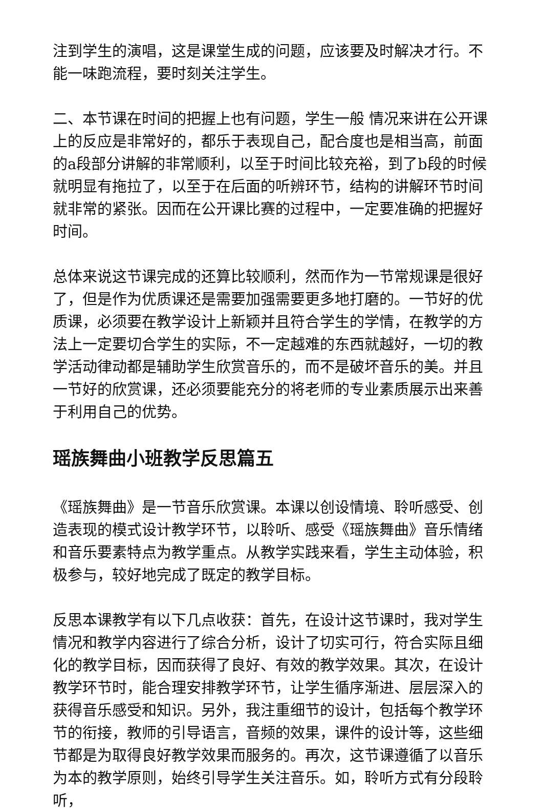注到学生的演唱，这是课堂生成的问题，应该要及时解决才行。不能一味跑流程，要时刻关注学生。
二、本节课在时间的把握上也有问题，学生一般 情况来讲在公开课上的反应是非常好的，都乐于表现自己，配合度也是相当高，前面的a段部分讲解的非常顺利，以至于时间比较充裕，到了b段的时候就明显有拖拉了，以至于在后面的听辨环节，结构的讲解环节时间就非常的紧张。因而在公开课比赛的过程中，一定要准确的把握好时间。
总体来说这节课完成的还算比较顺利，然而作为一节常规课是很好了，但是作为优质课还是需要加强需要更多地打磨的。一节好的优质课，必须要在教学设计上新颖并且符合学生的学情，在教学的方法上一定要切合学生的实际，不一定越难的东西就越好，一切的教学活动律动都是辅助学生欣赏音乐的，而不是破坏音乐的美。并且一节好的欣赏课，还必须要能充分的将老师的专业素质展示出来善于利用自己的优势。
瑶族舞曲小班教学反思篇五
《瑶族舞曲》是一节音乐欣赏课。本课以创设情境、聆听感受、创造表现的模式设计教学环节，以聆听、感受《瑶族舞曲》音乐情绪和音乐要素特点为教学重点。从教学实践来看，学生主动体验，积极参与，较好地完成了既定的教学目标。
反思本课教学有以下几点收获：首先，在设计这节课时，我对学生情况和教学内容进行了综合分析，设计了切实可行，符合实际且细化的教学目标，因而获得了良好、有效的教学效果。其次，在设计教学环节时，能合理安排教学环节，让学生循序渐进、层层深入的获得音乐感受和知识。另外，我注重细节的设计，包括每个教学环节的衔接，教师的引导语言，音频的效果，课件的设计等，这些细节都是为取得良好教学效果而服务的。再次，这节课遵循了以音乐为本的教学原则，始终引导学生关注音乐。如，聆听方式有分段聆听，